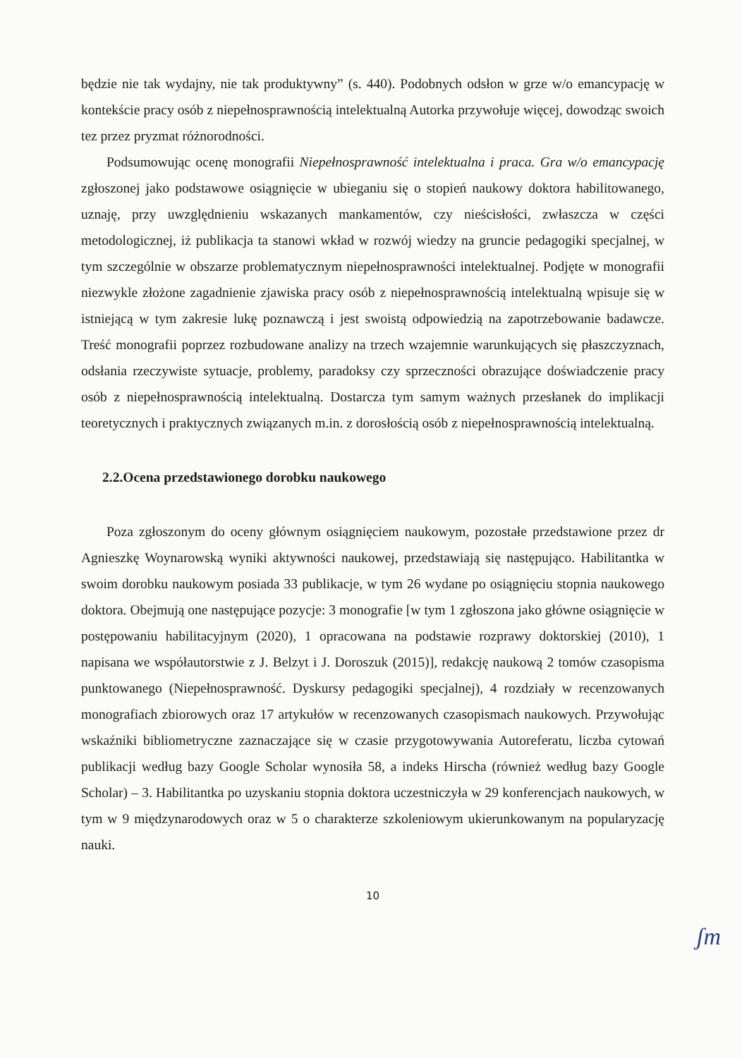będzie nie tak wydajny, nie tak produktywny” (s. 440). Podobnych odsłon w grze w/o emancypację w kontekście pracy osób z niepełnosprawnością intelektualną Autorka przywołuje więcej, dowodząc swoich tez przez pryzmat różnorodności.
Podsumowując ocenę monografii Niepełnosprawność intelektualna i praca. Gra w/o emancypację zgłoszonej jako podstawowe osiągnięcie w ubieganiu się o stopień naukowy doktora habilitowanego, uznaję, przy uwzględnieniu wskazanych mankamentów, czy nieścisłości, zwłaszcza w części metodologicznej, iż publikacja ta stanowi wkład w rozwój wiedzy na gruncie pedagogiki specjalnej, w tym szczególnie w obszarze problematycznym niepełnosprawności intelektualnej. Podjęte w monografii niezwykle złożone zagadnienie zjawiska pracy osób z niepełnosprawnością intelektualną wpisuje się w istniejącą w tym zakresie lukę poznawczą i jest swoistą odpowiedzią na zapotrzebowanie badawcze. Treść monografii poprzez rozbudowane analizy na trzech wzajemnie warunkujących się płaszczyznach, odsłania rzeczywiste sytuacje, problemy, paradoksy czy sprzeczności obrazujące doświadczenie pracy osób z niepełnosprawnością intelektualną. Dostarcza tym samym ważnych przesłanek do implikacji teoretycznych i praktycznych związanych m.in. z dorosłością osób z niepełnosprawnością intelektualną.
2.2.Ocena przedstawionego dorobku naukowego
Poza zgłoszonym do oceny głównym osiągnięciem naukowym, pozostałe przedstawione przez dr Agnieszkę Woynarowską wyniki aktywności naukowej, przedstawiają się następująco. Habilitantka w swoim dorobku naukowym posiada 33 publikacje, w tym 26 wydane po osiągnięciu stopnia naukowego doktora. Obejmują one następujące pozycje: 3 monografie [w tym 1 zgłoszona jako główne osiągnięcie w postępowaniu habilitacyjnym (2020), 1 opracowana na podstawie rozprawy doktorskiej (2010), 1 napisana we współautorstwie z J. Belzyt i J. Doroszuk (2015)], redakcję naukową 2 tomów czasopisma punktowanego (Niepełnosprawność. Dyskursy pedagogiki specjalnej), 4 rozdziały w recenzowanych monografiach zbiorowych oraz 17 artykułów w recenzowanych czasopismach naukowych. Przywołując wskaźniki bibliometryczne zaznaczające się w czasie przygotowywania Autoreferatu, liczba cytowań publikacji według bazy Google Scholar wynosiła 58, a indeks Hirscha (również według bazy Google Scholar) – 3. Habilitantka po uzyskaniu stopnia doktora uczestniczyła w 29 konferencjach naukowych, w tym w 9 międzynarodowych oraz w 5 o charakterze szkoleniowym ukierunkowanym na popularyzację nauki.
10
ʃm